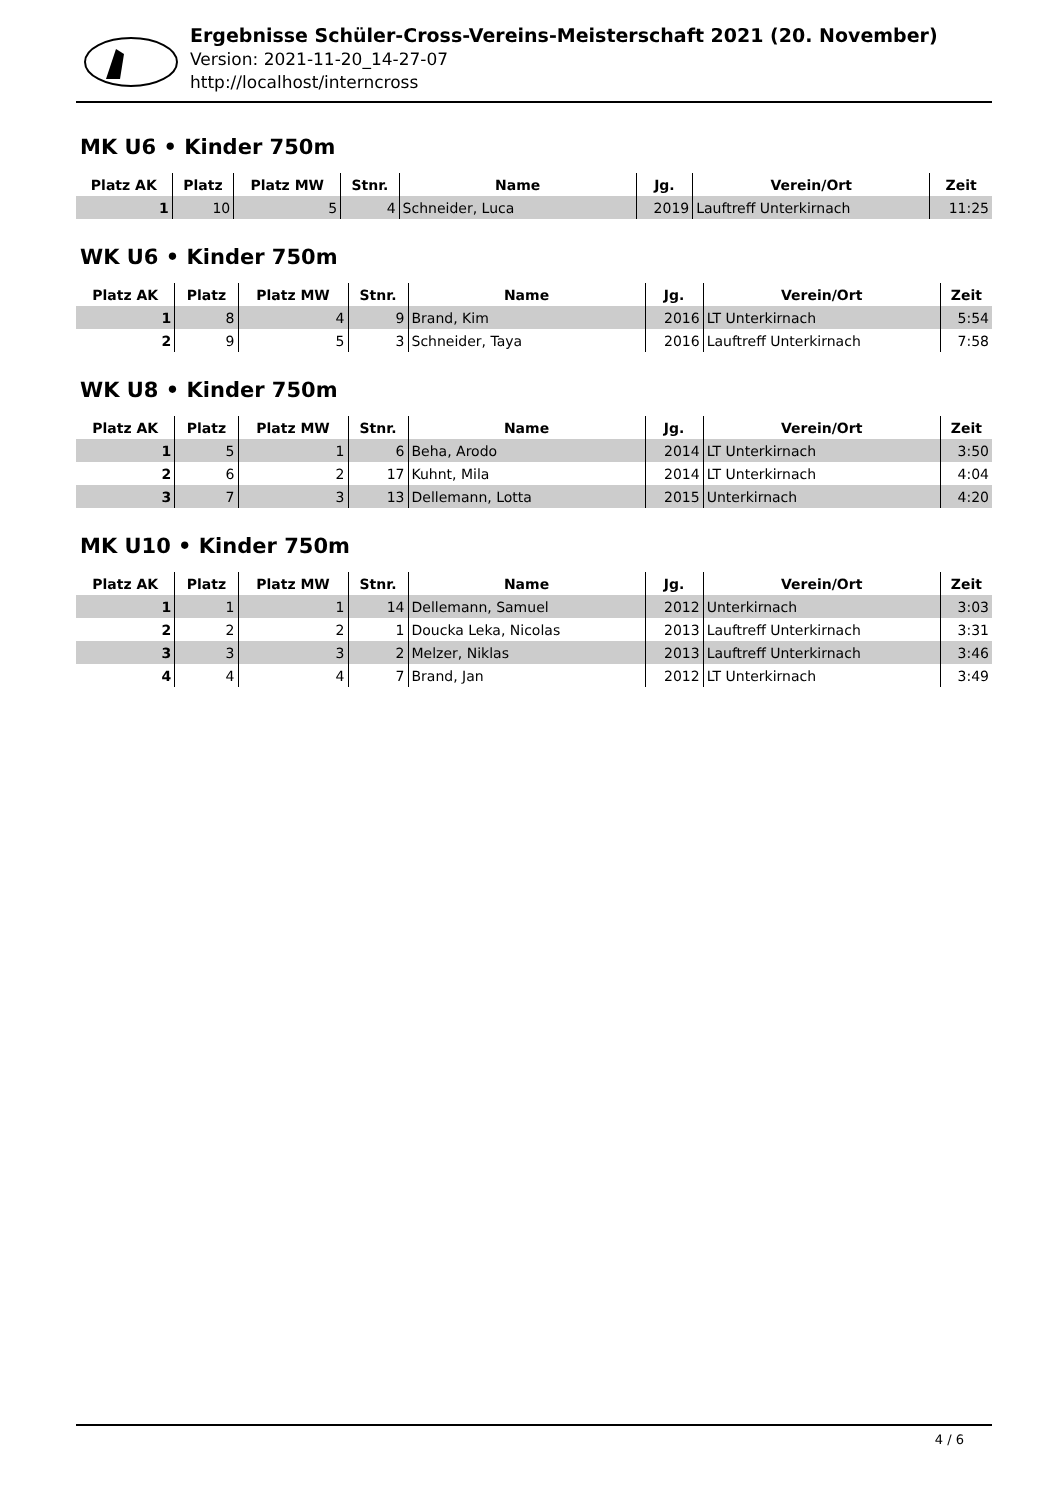Ergebnisse Schüler-Cross-Vereins-Meisterschaft 2021 (20. November)
Version: 2021-11-20_14-27-07
http://localhost/interncross
MK U6 • Kinder 750m
| Platz AK | Platz | Platz MW | Stnr. | Name | Jg. | Verein/Ort | Zeit |
| --- | --- | --- | --- | --- | --- | --- | --- |
| 1 | 10 | 5 | 4 | Schneider, Luca | 2019 | Lauftreff Unterkirnach | 11:25 |
WK U6 • Kinder 750m
| Platz AK | Platz | Platz MW | Stnr. | Name | Jg. | Verein/Ort | Zeit |
| --- | --- | --- | --- | --- | --- | --- | --- |
| 1 | 8 | 4 | 9 | Brand, Kim | 2016 | LT Unterkirnach | 5:54 |
| 2 | 9 | 5 | 3 | Schneider, Taya | 2016 | Lauftreff Unterkirnach | 7:58 |
WK U8 • Kinder 750m
| Platz AK | Platz | Platz MW | Stnr. | Name | Jg. | Verein/Ort | Zeit |
| --- | --- | --- | --- | --- | --- | --- | --- |
| 1 | 5 | 1 | 6 | Beha, Arodo | 2014 | LT Unterkirnach | 3:50 |
| 2 | 6 | 2 | 17 | Kuhnt, Mila | 2014 | LT Unterkirnach | 4:04 |
| 3 | 7 | 3 | 13 | Dellemann, Lotta | 2015 | Unterkirnach | 4:20 |
MK U10 • Kinder 750m
| Platz AK | Platz | Platz MW | Stnr. | Name | Jg. | Verein/Ort | Zeit |
| --- | --- | --- | --- | --- | --- | --- | --- |
| 1 | 1 | 1 | 14 | Dellemann, Samuel | 2012 | Unterkirnach | 3:03 |
| 2 | 2 | 2 | 1 | Doucka Leka, Nicolas | 2013 | Lauftreff Unterkirnach | 3:31 |
| 3 | 3 | 3 | 2 | Melzer, Niklas | 2013 | Lauftreff Unterkirnach | 3:46 |
| 4 | 4 | 4 | 7 | Brand, Jan | 2012 | LT Unterkirnach | 3:49 |
4 / 6